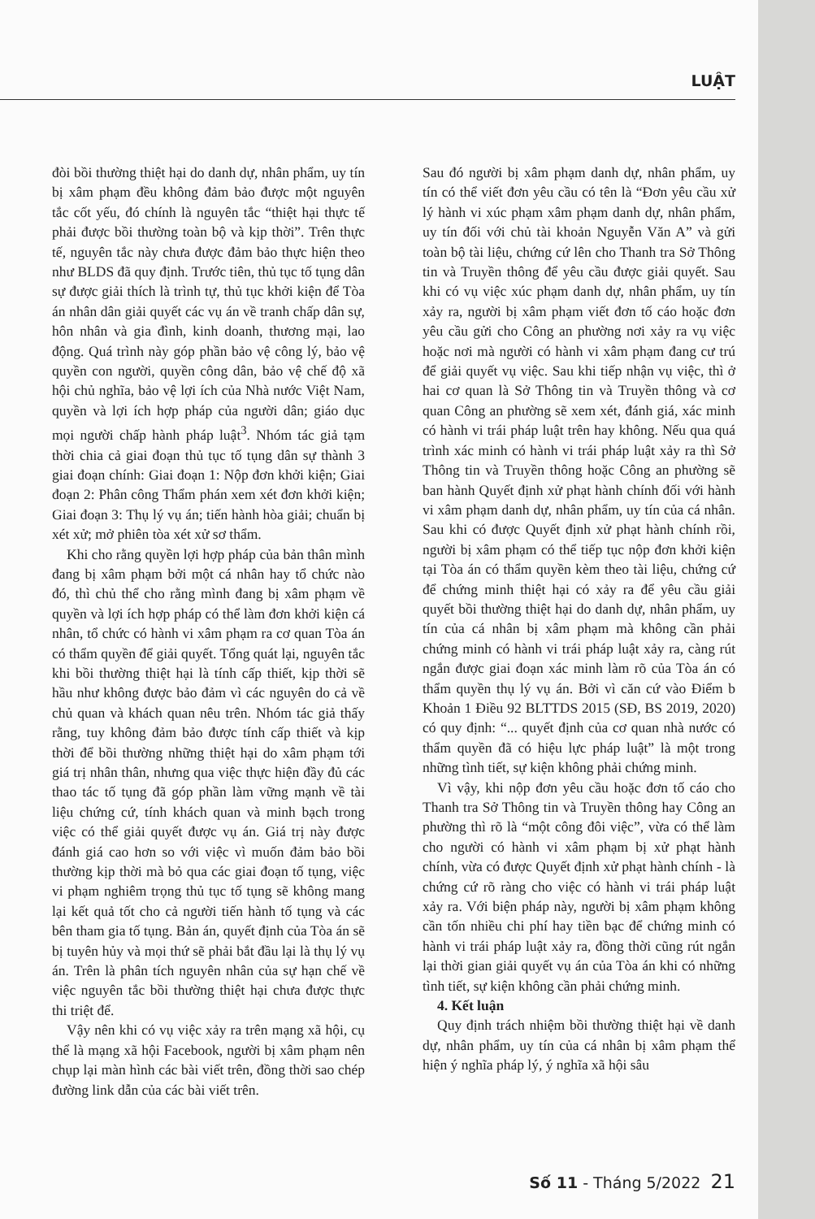LUẬT
đòi bồi thường thiệt hại do danh dự, nhân phẩm, uy tín bị xâm phạm đều không đảm bảo được một nguyên tắc cốt yếu, đó chính là nguyên tắc “thiệt hại thực tế phải được bồi thường toàn bộ và kịp thời”. Trên thực tế, nguyên tắc này chưa được đảm bảo thực hiện theo như BLDS đã quy định. Trước tiên, thủ tục tố tụng dân sự được giải thích là trình tự, thủ tục khởi kiện để Tòa án nhân dân giải quyết các vụ án về tranh chấp dân sự, hôn nhân và gia đình, kinh doanh, thương mại, lao động. Quá trình này góp phần bảo vệ công lý, bảo vệ quyền con người, quyền công dân, bảo vệ chế độ xã hội chủ nghĩa, bảo vệ lợi ích của Nhà nước Việt Nam, quyền và lợi ích hợp pháp của người dân; giáo dục mọi người chấp hành pháp luật<sup>3</sup>. Nhóm tác giả tạm thời chia cả giai đoạn thủ tục tố tụng dân sự thành 3 giai đoạn chính: Giai đoạn 1: Nộp đơn khởi kiện; Giai đoạn 2: Phân công Thẩm phán xem xét đơn khởi kiện; Giai đoạn 3: Thụ lý vụ án; tiến hành hòa giải; chuẩn bị xét xử; mở phiên tòa xét xử sơ thẩm.
Khi cho rằng quyền lợi hợp pháp của bản thân mình đang bị xâm phạm bởi một cá nhân hay tổ chức nào đó, thì chủ thể cho rằng mình đang bị xâm phạm về quyền và lợi ích hợp pháp có thể làm đơn khởi kiện cá nhân, tổ chức có hành vi xâm phạm ra cơ quan Tòa án có thẩm quyền để giải quyết. Tổng quát lại, nguyên tắc khi bồi thường thiệt hại là tính cấp thiết, kịp thời sẽ hầu như không được bảo đảm vì các nguyên do cả về chủ quan và khách quan nêu trên. Nhóm tác giả thấy rằng, tuy không đảm bảo được tính cấp thiết và kịp thời để bồi thường những thiệt hại do xâm phạm tới giá trị nhân thân, nhưng qua việc thực hiện đầy đủ các thao tác tố tụng đã góp phần làm vững mạnh về tài liệu chứng cứ, tính khách quan và minh bạch trong việc có thể giải quyết được vụ án. Giá trị này được đánh giá cao hơn so với việc vì muốn đảm bảo bồi thường kịp thời mà bỏ qua các giai đoạn tố tụng, việc vi phạm nghiêm trọng thủ tục tố tụng sẽ không mang lại kết quả tốt cho cả người tiến hành tố tụng và các bên tham gia tố tụng. Bản án, quyết định của Tòa án sẽ bị tuyên hủy và mọi thứ sẽ phải bắt đầu lại là thụ lý vụ án. Trên là phân tích nguyên nhân của sự hạn chế về việc nguyên tắc bồi thường thiệt hại chưa được thực thi triệt để.
Vậy nên khi có vụ việc xảy ra trên mạng xã hội, cụ thể là mạng xã hội Facebook, người bị xâm phạm nên chụp lại màn hình các bài viết trên, đồng thời sao chép đường link dẫn của các bài viết trên.
Sau đó người bị xâm phạm danh dự, nhân phẩm, uy tín có thể viết đơn yêu cầu có tên là “Đơn yêu cầu xử lý hành vi xúc phạm xâm phạm danh dự, nhân phẩm, uy tín đối với chủ tài khoản Nguyễn Văn A” và gửi toàn bộ tài liệu, chứng cứ lên cho Thanh tra Sở Thông tin và Truyền thông để yêu cầu được giải quyết. Sau khi có vụ việc xúc phạm danh dự, nhân phẩm, uy tín xảy ra, người bị xâm phạm viết đơn tố cáo hoặc đơn yêu cầu gửi cho Công an phường nơi xảy ra vụ việc hoặc nơi mà người có hành vi xâm phạm đang cư trú để giải quyết vụ việc. Sau khi tiếp nhận vụ việc, thì ở hai cơ quan là Sở Thông tin và Truyền thông và cơ quan Công an phường sẽ xem xét, đánh giá, xác minh có hành vi trái pháp luật trên hay không. Nếu qua quá trình xác minh có hành vi trái pháp luật xảy ra thì Sở Thông tin và Truyền thông hoặc Công an phường sẽ ban hành Quyết định xử phạt hành chính đối với hành vi xâm phạm danh dự, nhân phẩm, uy tín của cá nhân. Sau khi có được Quyết định xử phạt hành chính rồi, người bị xâm phạm có thể tiếp tục nộp đơn khởi kiện tại Tòa án có thẩm quyền kèm theo tài liệu, chứng cứ để chứng minh thiệt hại có xảy ra để yêu cầu giải quyết bồi thường thiệt hại do danh dự, nhân phẩm, uy tín của cá nhân bị xâm phạm mà không cần phải chứng minh có hành vi trái pháp luật xảy ra, càng rút ngắn được giai đoạn xác minh làm rõ của Tòa án có thẩm quyền thụ lý vụ án. Bởi vì căn cứ vào Điểm b Khoản 1 Điều 92 BLTTDS 2015 (SĐ, BS 2019, 2020) có quy định: “... quyết định của cơ quan nhà nước có thẩm quyền đã có hiệu lực pháp luật” là một trong những tình tiết, sự kiện không phải chứng minh.
Vì vậy, khi nộp đơn yêu cầu hoặc đơn tố cáo cho Thanh tra Sở Thông tin và Truyền thông hay Công an phường thì rõ là “một công đôi việc”, vừa có thể làm cho người có hành vi xâm phạm bị xử phạt hành chính, vừa có được Quyết định xử phạt hành chính - là chứng cứ rõ ràng cho việc có hành vi trái pháp luật xảy ra. Với biện pháp này, người bị xâm phạm không cần tốn nhiều chi phí hay tiền bạc để chứng minh có hành vi trái pháp luật xảy ra, đồng thời cũng rút ngắn lại thời gian giải quyết vụ án của Tòa án khi có những tình tiết, sự kiện không cần phải chứng minh.
4. Kết luận
Quy định trách nhiệm bồi thường thiệt hại về danh dự, nhân phẩm, uy tín của cá nhân bị xâm phạm thể hiện ý nghĩa pháp lý, ý nghĩa xã hội sâu
Số 11 - Tháng 5/2022 21